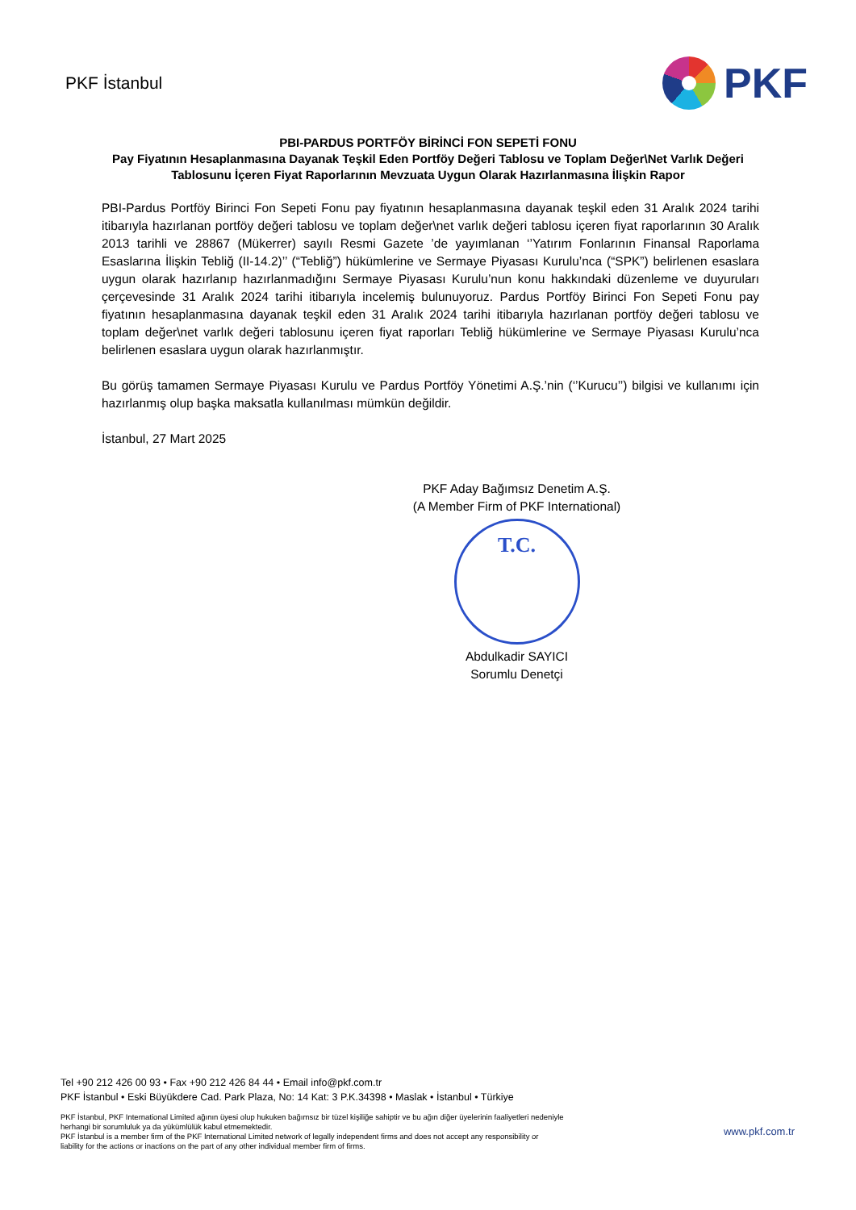PKF İstanbul
PKF
PBI-PARDUS PORTFÖY BİRİNCİ FON SEPETİ FONU
Pay Fiyatının Hesaplanmasına Dayanak Teşkil Eden Portföy Değeri Tablosu ve Toplam Değer\Net Varlık Değeri Tablosunu İçeren Fiyat Raporlarının Mevzuata Uygun Olarak Hazırlanmasına İlişkin Rapor
PBI-Pardus Portföy Birinci Fon Sepeti Fonu pay fiyatının hesaplanmasına dayanak teşkil eden 31 Aralık 2024 tarihi itibarıyla hazırlanan portföy değeri tablosu ve toplam değer\net varlık değeri tablosu içeren fiyat raporlarının 30 Aralık 2013 tarihli ve 28867 (Mükerrer) sayılı Resmi Gazete ’de yayımlanan ‘’Yatırım Fonlarının Finansal Raporlama Esaslarına İlişkin Tebliğ (II-14.2)’’ (“Tebliğ”) hükümlerine ve Sermaye Piyasası Kurulu’nca (“SPK”) belirlenen esaslara uygun olarak hazırlanıp hazırlanmadığını Sermaye Piyasası Kurulu’nun konu hakkındaki düzenleme ve duyuruları çerçevesinde 31 Aralık 2024 tarihi itibarıyla incelemiş bulunuyoruz. Pardus Portföy Birinci Fon Sepeti Fonu pay fiyatının hesaplanmasına dayanak teşkil eden 31 Aralık 2024 tarihi itibarıyla hazırlanan portföy değeri tablosu ve toplam değer\net varlık değeri tablosunu içeren fiyat raporları Tebliğ hükümlerine ve Sermaye Piyasası Kurulu’nca belirlenen esaslara uygun olarak hazırlanmıştır.
Bu görüş tamamen Sermaye Piyasası Kurulu ve Pardus Portföy Yönetimi A.Ş.’nin (‘’Kurucu’’) bilgisi ve kullanımı için hazırlanmış olup başka maksatla kullanılması mümkün değildir.
İstanbul, 27 Mart 2025
PKF Aday Bağımsız Denetim A.Ş.
(A Member Firm of PKF International)
T.C.
Abdulkadir SAYICI
Sorumlu Denetçi
Tel +90 212 426 00 93 • Fax +90 212 426 84 44 • Email info@pkf.com.tr
PKF İstanbul • Eski Büyükdere Cad. Park Plaza, No: 14 Kat: 3 P.K.34398 • Maslak • İstanbul • Türkiye
PKF İstanbul, PKF International Limited ağının üyesi olup hukuken bağımsız bir tüzel kişiliğe sahiptir ve bu ağın diğer üyelerinin faaliyetleri nedeniyle
herhangi bir sorumluluk ya da yükümlülük kabul etmemektedir.
PKF İstanbul is a member firm of the PKF International Limited network of legally independent firms and does not accept any responsibility or
liability for the actions or inactions on the part of any other individual member firm of firms.
www.pkf.com.tr